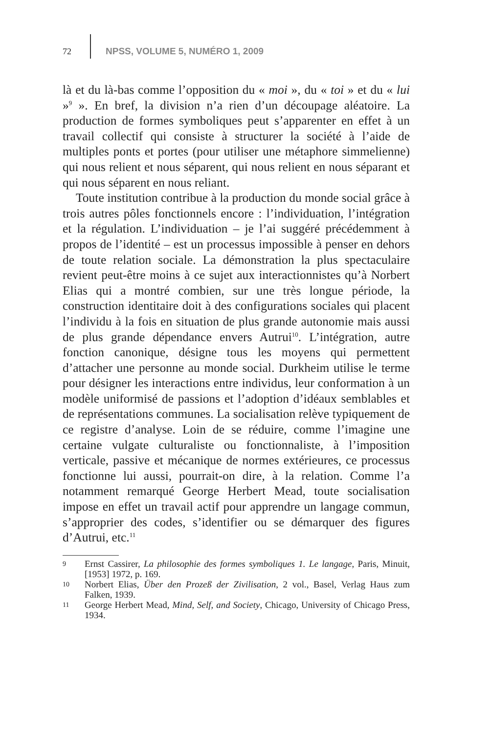72 NPSS, VOLUME 5, NUMÉRO 1, 2009
là et du là-bas comme l’opposition du « moi », du « toi » et du « lui »<sup>9</sup> ». En bref, la division n’a rien d’un découpage aléatoire. La production de formes symboliques peut s’apparenter en effet à un travail collectif qui consiste à structurer la société à l’aide de multiples ponts et portes (pour utiliser une métaphore simmelienne) qui nous relient et nous séparent, qui nous relient en nous séparant et qui nous séparent en nous reliant.
Toute institution contribue à la production du monde social grâce à trois autres pôles fonctionnels encore : l’individuation, l’intégration et la régulation. L’individuation – je l’ai suggéré précédemment à propos de l’identité – est un processus impossible à penser en dehors de toute relation sociale. La démonstration la plus spectaculaire revient peut-être moins à ce sujet aux interactionnistes qu’à Norbert Elias qui a montré combien, sur une très longue période, la construction identitaire doit à des configurations sociales qui placent l’individu à la fois en situation de plus grande autonomie mais aussi de plus grande dépendance envers Autrui<sup>10</sup>. L’intégration, autre fonction canonique, désigne tous les moyens qui permettent d’attacher une personne au monde social. Durkheim utilise le terme pour désigner les interactions entre individus, leur conformation à un modèle uniformisé de passions et l’adoption d’idéaux semblables et de représentations communes. La socialisation relève typiquement de ce registre d’analyse. Loin de se réduire, comme l’imagine une certaine vulgate culturaliste ou fonctionnaliste, à l’imposition verticale, passive et mécanique de normes extérieures, ce processus fonctionne lui aussi, pourrait-on dire, à la relation. Comme l’a notamment remarqué George Herbert Mead, toute socialisation impose en effet un travail actif pour apprendre un langage commun, s’approprier des codes, s’identifier ou se démarquer des figures d’Autrui, etc.<sup>11</sup>
9 Ernst Cassirer, La philosophie des formes symboliques 1. Le langage, Paris, Minuit, [1953] 1972, p. 169.
10 Norbert Elias, Über den Prozeß der Zivilisation, 2 vol., Basel, Verlag Haus zum Falken, 1939.
11 George Herbert Mead, Mind, Self, and Society, Chicago, University of Chicago Press, 1934.